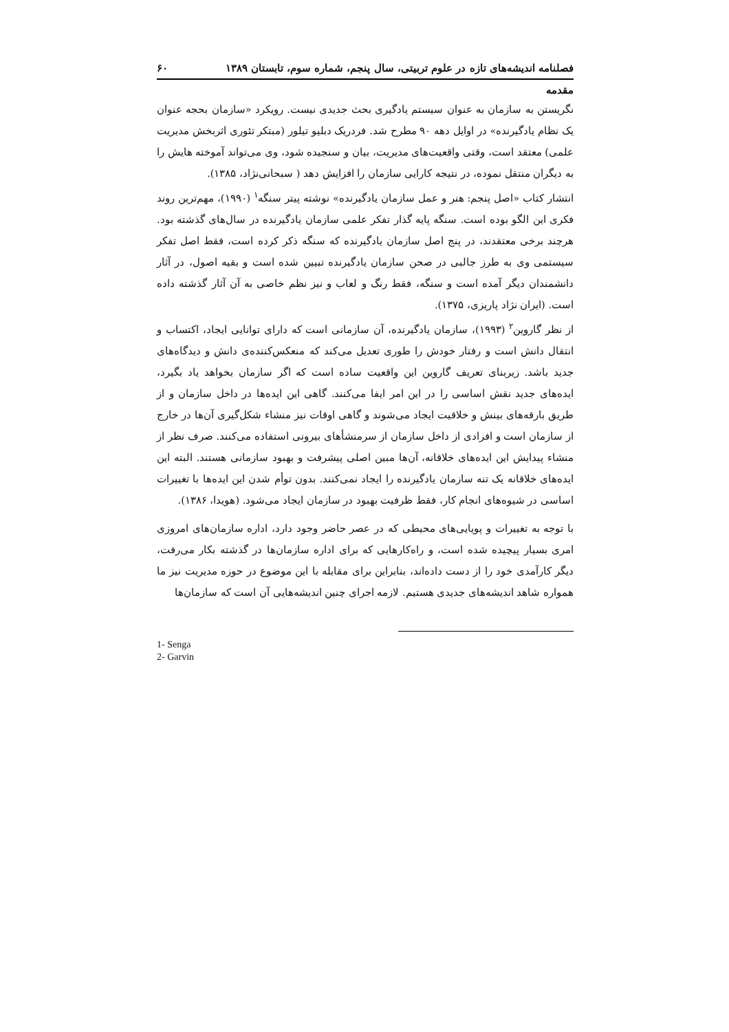فصلنامه اندیشه‌های تازه در علوم تربیتی، سال پنجم، شماره سوم، تابستان ۱۳۸۹ ۶۰
مقدمه
نگریستن به سازمان به عنوان سیستم یادگیری بحث جدیدی نیست. رویکرد «سازمان بحجه عنوان یک نظام یادگیرنده» در اوایل دهه ۹۰ مطرح شد. فردریک دبلیو تیلور (مبتکر تئوری اثربخش مدیریت علمی) معتقد است، وقتی واقعیت‌های مدیریت، بیان و سنجیده شود، وی می‌تواند آموخته هایش را به دیگران منتقل نموده، در نتیجه کارایی سازمان را افزایش دهد ( سبحانی‌نژاد، ۱۳۸۵).
انتشار کتاب «اصل پنجم: هنر و عمل سازمان یادگیرنده» نوشته پیتر سنگه<sup>۱</sup> (۱۹۹۰)، مهم‌ترین روند فکری این الگو بوده است. سنگه پایه گذار تفکر علمی سازمان یادگیرنده در سال‌های گذشته بود. هرچند برخی معتقدند، در پنج اصل سازمان یادگیرنده که سنگه ذکر کرده است، فقط اصل تفکر سیستمی وی به طرز جالبی در صحن سازمان یادگیرنده تبیین شده است و بقیه اصول، در آثار دانشمندان دیگر آمده است و سنگه، فقط رنگ و لعاب و نیز نظم خاصی به آن آثار گذشته داده است. (ایران نژاد پاریزی، ۱۳۷۵).
از نظر گاروین<sup>۲</sup> (۱۹۹۳)، سازمان یادگیرنده، آن سازمانی است که دارای توانایی ایجاد، اکتساب و انتقال دانش است و رفتار خودش را طوری تعدیل می‌کند که منعکس‌کننده‌ی دانش و دیدگاه‌های جدید باشد. زیربنای تعریف گاروین این واقعیت ساده است که اگر سازمان بخواهد یاد بگیرد، ایده‌های جدید نقش اساسی را در این امر ایفا می‌کنند. گاهی این ایده‌ها در داخل سازمان و از طریق بارقه‌های بینش و خلاقیت ایجاد می‌شوند و گاهی اوقات نیز منشاء شکل‌گیری آن‌ها در خارج از سازمان است و افرادی از داخل سازمان از سرمنشأهای بیرونی استفاده می‌کنند. صرف نظر از منشاء پیدایش این ایده‌های خلاقانه، آن‌ها مبین اصلی پیشرفت و بهبود سازمانی هستند. البته این ایده‌های خلاقانه یک تنه سازمان یادگیرنده را ایجاد نمی‌کنند. بدون توأم شدن این ایده‌ها با تغییرات اساسی در شیوه‌های انجام کار، فقط ظرفیت بهبود در سازمان ایجاد می‌شود. (هویدا، ۱۳۸۶).
با توجه به تغییرات و پویایی‌های محیطی که در عصر حاضر وجود دارد، اداره سازمان‌های امروزی امری بسیار پیچیده شده است، و راه‌کارهایی که برای اداره سازمان‌ها در گذشته بکار می‌رفت، دیگر کارآمدی خود را از دست داده‌اند، بنابراین برای مقابله با این موضوع در حوزه مدیریت نیز ما همواره شاهد اندیشه‌های جدیدی هستیم. لازمه اجرای چنین اندیشه‌هایی آن است که سازمان‌ها
1- Senga
2- Garvin